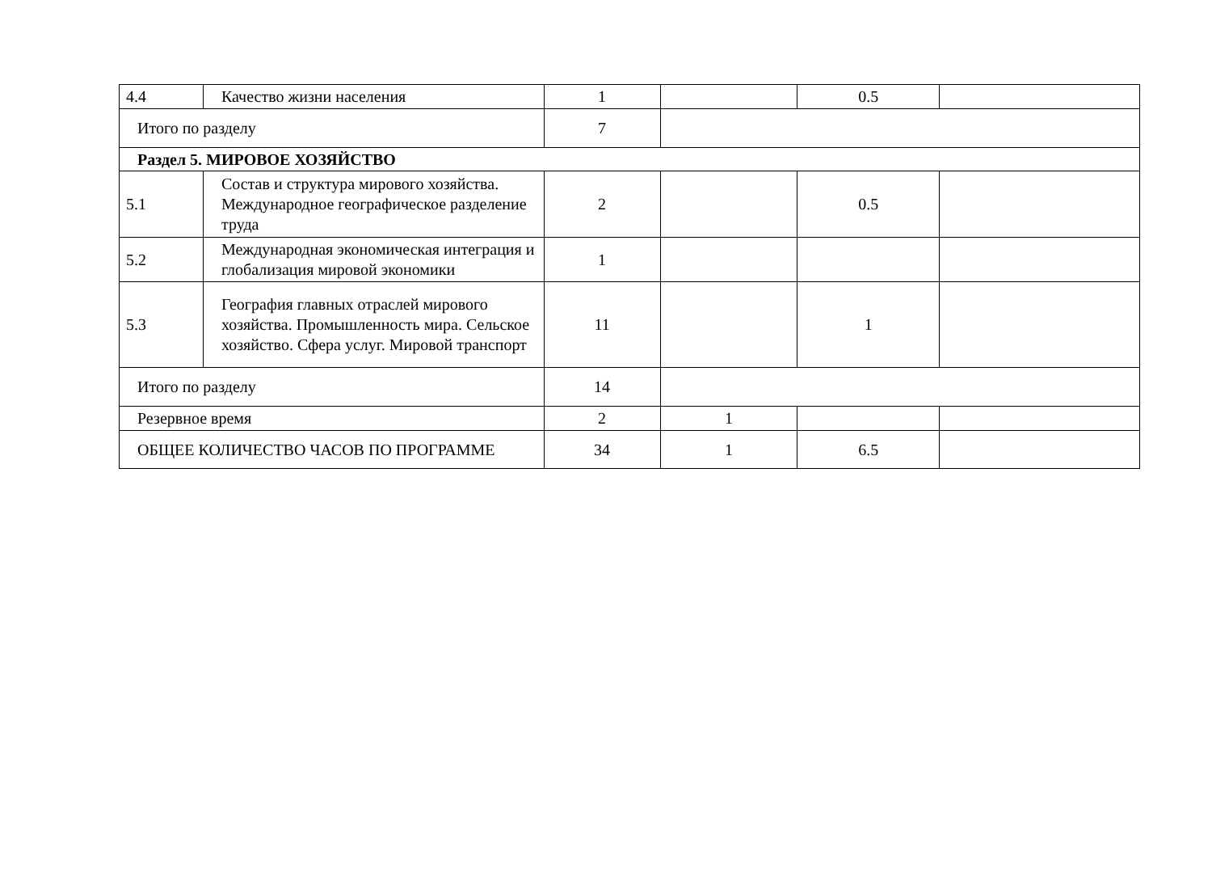| 4.4 | Качество жизни населения | 1 | | 0.5 | |
| Итого по разделу | | 7 | | | |
| Раздел 5. МИРОВОЕ ХОЗЯЙСТВО | | | | | |
| 5.1 | Состав и структура мирового хозяйства. Международное географическое разделение труда | 2 | | 0.5 | |
| 5.2 | Международная экономическая интеграция и глобализация мировой экономики | 1 | | | |
| 5.3 | География главных отраслей мирового хозяйства. Промышленность мира. Сельское хозяйство. Сфера услуг. Мировой транспорт | 11 | | 1 | |
| Итого по разделу | | 14 | | | |
| Резервное время | | 2 | 1 | | |
| ОБЩЕЕ КОЛИЧЕСТВО ЧАСОВ ПО ПРОГРАММЕ | | 34 | 1 | 6.5 | |